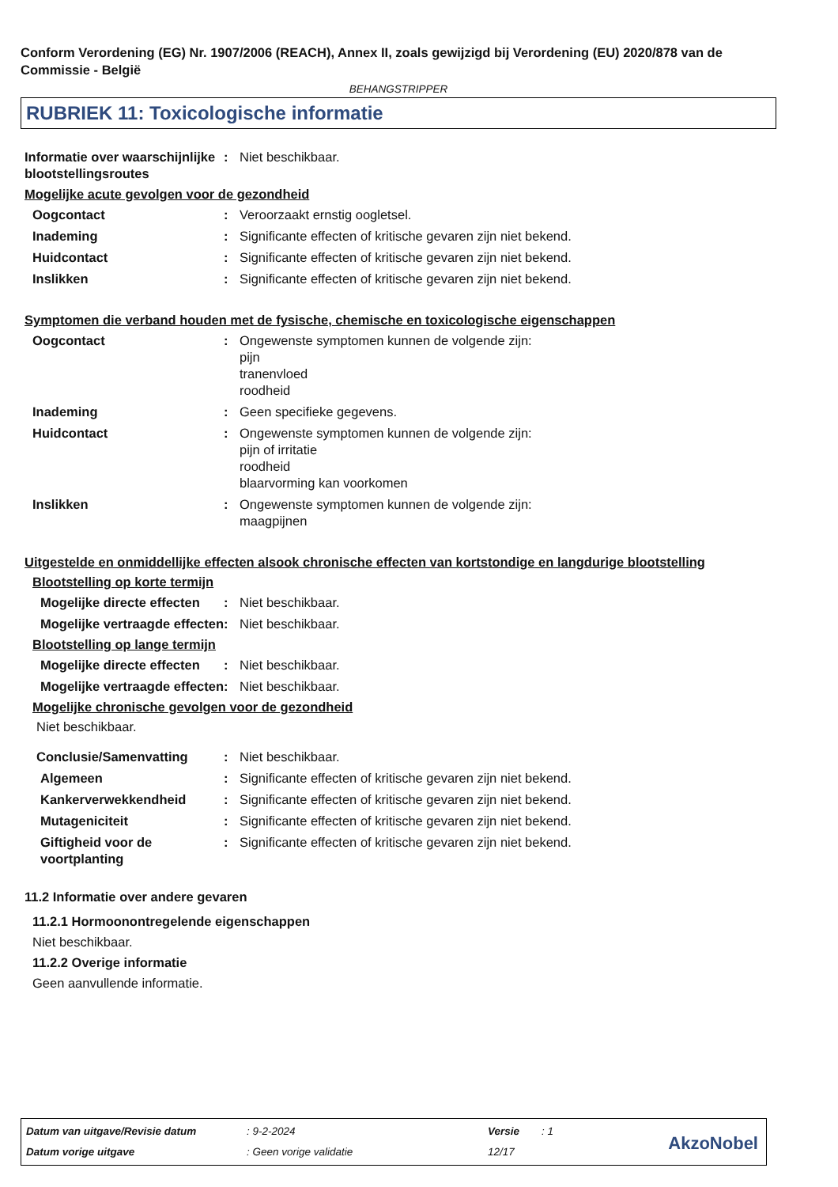Conform Verordening (EG) Nr. 1907/2006 (REACH), Annex II, zoals gewijzigd bij Verordening (EU) 2020/878 van de Commissie - België
BEHANGSTRIPPER
RUBRIEK 11: Toxicologische informatie
Informatie over waarschijnlijke blootstellingsroutes
: Niet beschikbaar.
Mogelijke acute gevolgen voor de gezondheid
Oogcontact : Veroorzaakt ernstig oogletsel.
Inademing : Significante effecten of kritische gevaren zijn niet bekend.
Huidcontact : Significante effecten of kritische gevaren zijn niet bekend.
Inslikken : Significante effecten of kritische gevaren zijn niet bekend.
Symptomen die verband houden met de fysische, chemische en toxicologische eigenschappen
Oogcontact : Ongewenste symptomen kunnen de volgende zijn:
pijn
tranenvloed
roodheid
Inademing : Geen specifieke gegevens.
Huidcontact : Ongewenste symptomen kunnen de volgende zijn:
pijn of irritatie
roodheid
blaarvorming kan voorkomen
Inslikken : Ongewenste symptomen kunnen de volgende zijn:
maagpijnen
Uitgestelde en onmiddellijke effecten alsook chronische effecten van kortstondige en langdurige blootstelling
Blootstelling op korte termijn
Mogelijke directe effecten
: Niet beschikbaar.
Mogelijke vertraagde effecten
: Niet beschikbaar.
Blootstelling op lange termijn
Mogelijke directe effecten
: Niet beschikbaar.
Mogelijke vertraagde effecten
: Niet beschikbaar.
Mogelijke chronische gevolgen voor de gezondheid
Niet beschikbaar.
Conclusie/Samenvatting : Niet beschikbaar.
Algemeen : Significante effecten of kritische gevaren zijn niet bekend.
Kankerverwekkendheid : Significante effecten of kritische gevaren zijn niet bekend.
Mutageniciteit : Significante effecten of kritische gevaren zijn niet bekend.
Giftigheid voor de voortplanting
: Significante effecten of kritische gevaren zijn niet bekend.
11.2 Informatie over andere gevaren
11.2.1 Hormoonontregelende eigenschappen
Niet beschikbaar.
11.2.2 Overige informatie
Geen aanvullende informatie.
Datum van uitgave/Revisie datum
: 9-2-2024 Versie : 1
Datum vorige uitgave : Geen vorige validatie 12/17 AkzoNobel